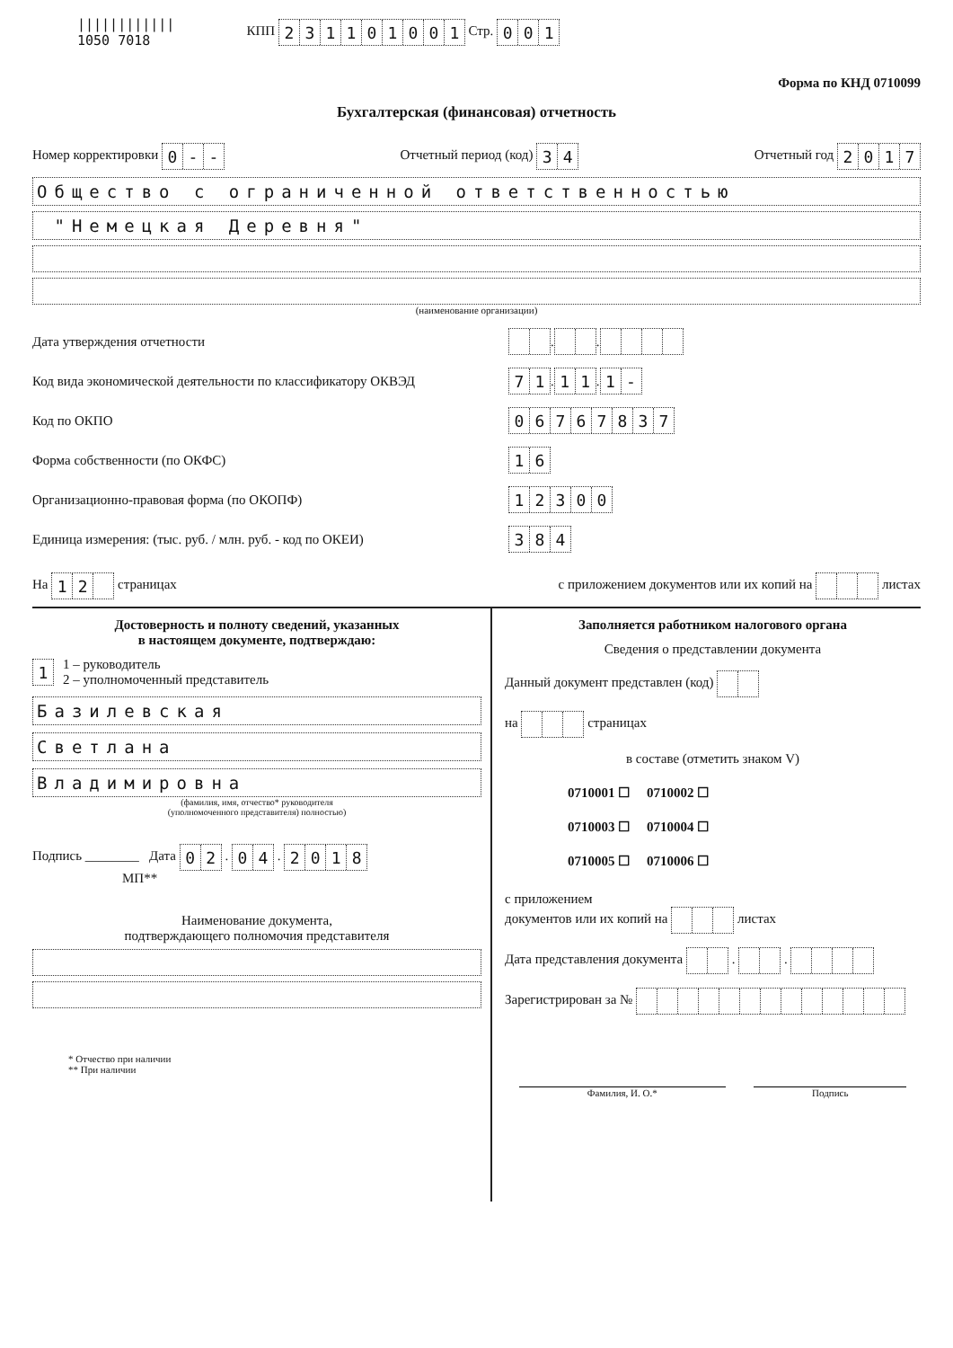||||||||||||
1050 7018
КПП 231101001 Стр. 001
Форма по КНД 0710099
Бухгалтерская (финансовая) отчетность
Номер корректировки 0 - - Отчетный период (код) 34 Отчетный год 2017
Общество с ограниченной ответственностью
"Немецкая Деревня"
(наименование организации)
Дата утверждения отчетности . .
Код вида экономической деятельности по классификатору ОКВЭД 71 . 11 . 1 -
Код по ОКПО 06767837
Форма собственности (по ОКФС) 16
Организационно-правовая форма (по ОКОПФ) 12300
Единица измерения: (тыс. руб. / млн. руб. - код по ОКЕИ) 384
На 12 страницах с приложением документов или их копий на листах
Достоверность и полноту сведений, указанных
в настоящем документе, подтверждаю:
1 1 – руководитель
2 – уполномоченный представитель
Базилевская
Светлана
Владимировна
(фамилия, имя, отчество* руководителя
(уполномоченного представителя) полностью)
Подпись ________ Дата 02 . 04 . 2018
МП**
Наименование документа,
подтверждающего полномочия представителя
* Отчество при наличии
** При наличии
Заполняется работником налогового органа
Сведения о представлении документа
Данный документ представлен (код)
на страницах
в составе (отметить знаком V)
0710001 ☐ 0710002 ☐
0710003 ☐ 0710004 ☐
0710005 ☐ 0710006 ☐
с приложением
документов или их копий на листах
Дата представления документа . .
Зарегистрирован за №
Фамилия, И. О.* Подпись